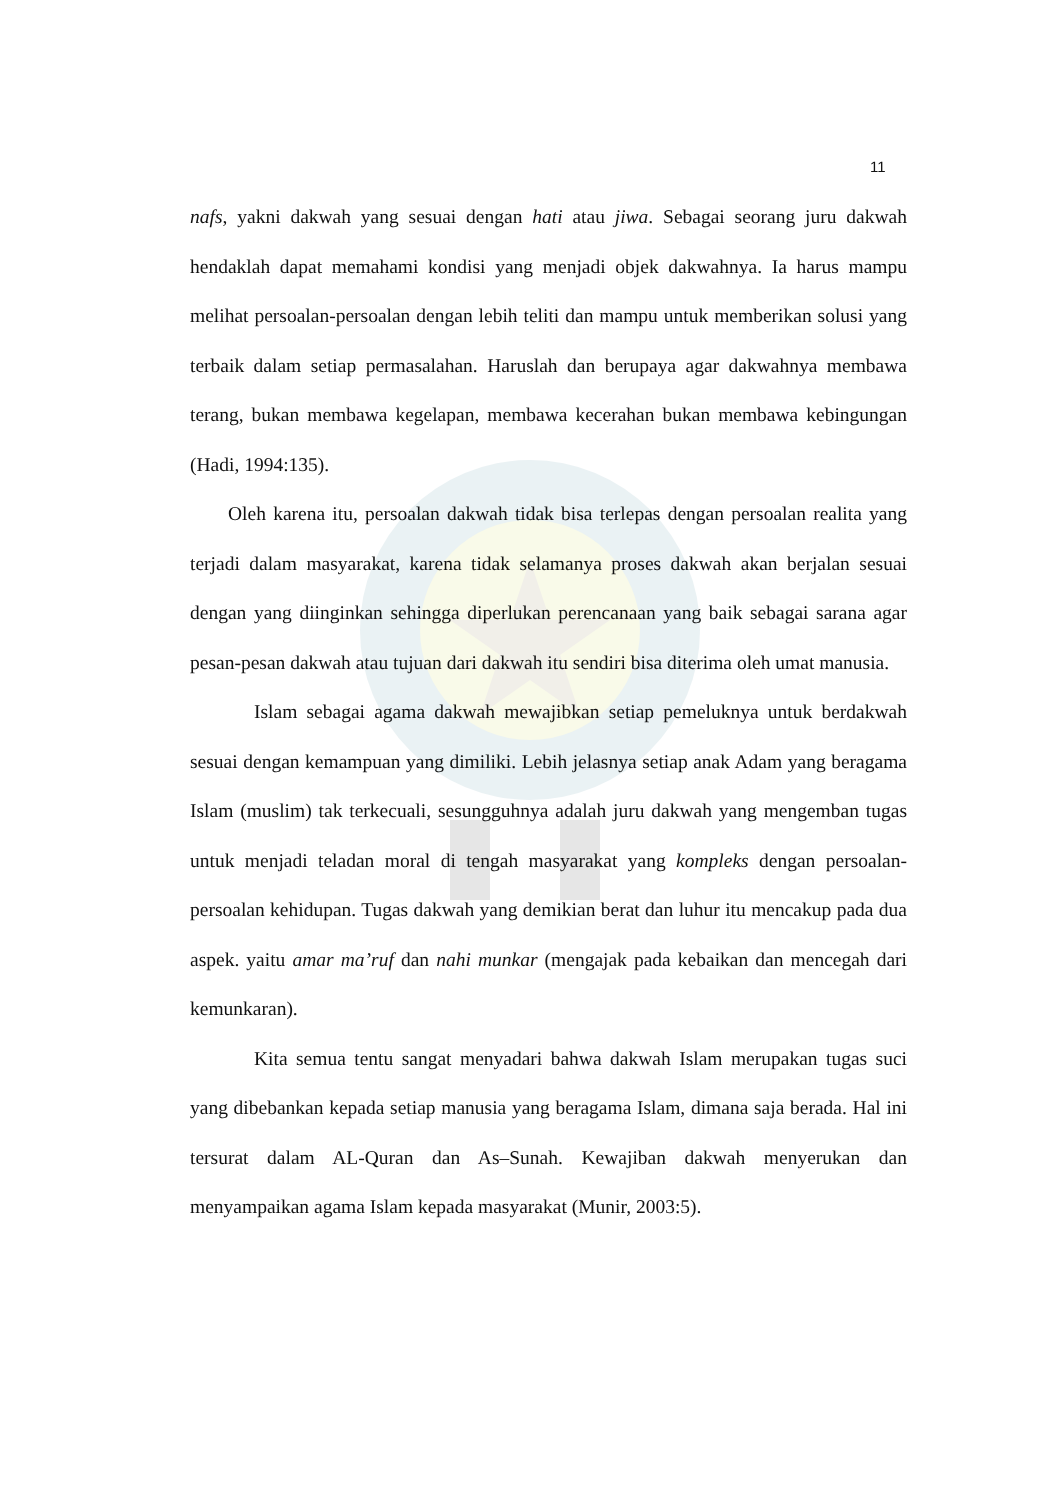11
nafs, yakni dakwah yang sesuai dengan hati atau jiwa. Sebagai seorang juru dakwah hendaklah dapat memahami kondisi yang menjadi objek dakwahnya. Ia harus mampu melihat persoalan-persoalan dengan lebih teliti dan mampu untuk memberikan solusi yang terbaik dalam setiap permasalahan. Haruslah dan berupaya agar dakwahnya membawa terang, bukan membawa kegelapan, membawa kecerahan bukan membawa kebingungan (Hadi, 1994:135).
Oleh karena itu, persoalan dakwah tidak bisa terlepas dengan persoalan realita yang terjadi dalam masyarakat, karena tidak selamanya proses dakwah akan berjalan sesuai dengan yang diinginkan sehingga diperlukan perencanaan yang baik sebagai sarana agar pesan-pesan dakwah atau tujuan dari dakwah itu sendiri bisa diterima oleh umat manusia.
Islam sebagai agama dakwah mewajibkan setiap pemeluknya untuk berdakwah sesuai dengan kemampuan yang dimiliki. Lebih jelasnya setiap anak Adam yang beragama Islam (muslim) tak terkecuali, sesungguhnya adalah juru dakwah yang mengemban tugas untuk menjadi teladan moral di tengah masyarakat yang kompleks dengan persoalan-persoalan kehidupan. Tugas dakwah yang demikian berat dan luhur itu mencakup pada dua aspek. yaitu amar ma’ruf dan nahi munkar (mengajak pada kebaikan dan mencegah dari kemunkaran).
Kita semua tentu sangat menyadari bahwa dakwah Islam merupakan tugas suci yang dibebankan kepada setiap manusia yang beragama Islam, dimana saja berada. Hal ini tersurat dalam AL-Quran dan As–Sunah. Kewajiban dakwah menyerukan dan menyampaikan agama Islam kepada masyarakat (Munir, 2003:5).